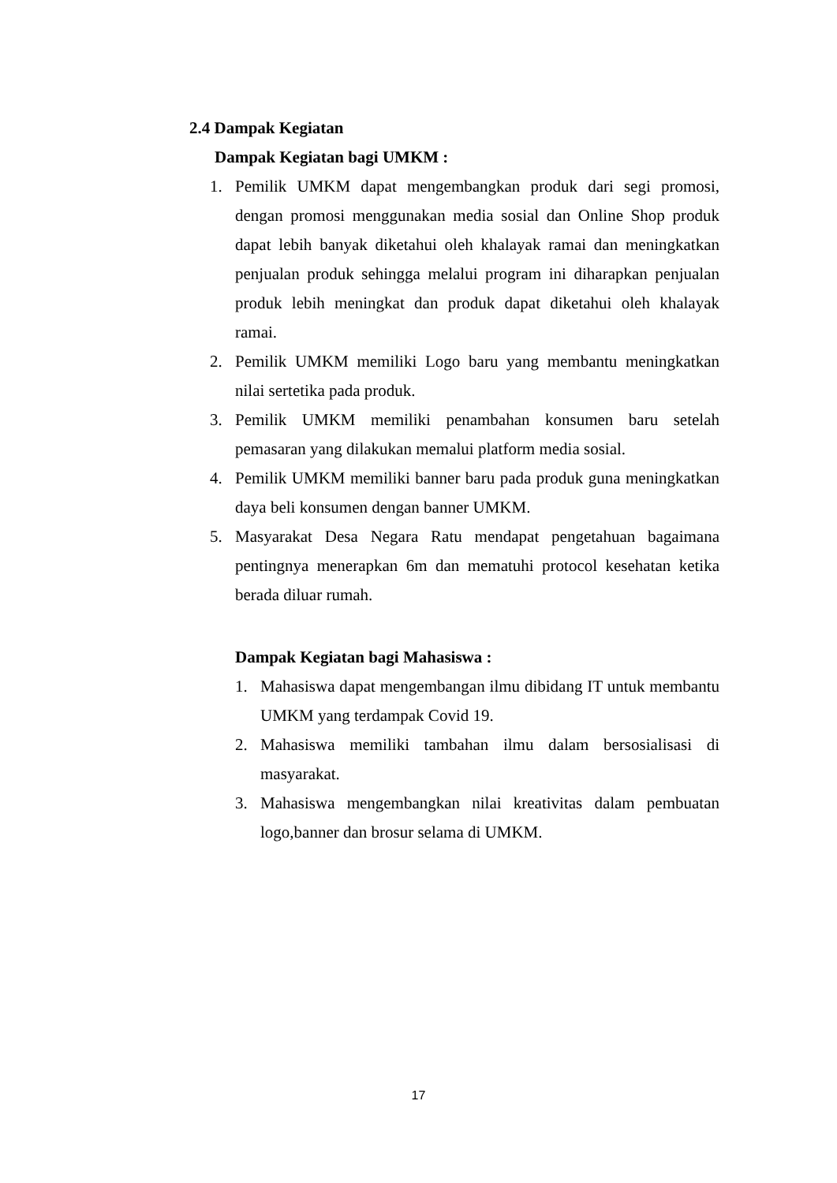2.4 Dampak Kegiatan
Dampak Kegiatan bagi UMKM :
1. Pemilik UMKM dapat mengembangkan produk dari segi promosi, dengan promosi menggunakan media sosial dan Online Shop produk dapat lebih banyak diketahui oleh khalayak ramai dan meningkatkan penjualan produk sehingga melalui program ini diharapkan penjualan produk lebih meningkat dan produk dapat diketahui oleh khalayak ramai.
2. Pemilik UMKM memiliki Logo baru yang membantu meningkatkan nilai sertetika pada produk.
3. Pemilik UMKM memiliki penambahan konsumen baru setelah pemasaran yang dilakukan memalui platform media sosial.
4. Pemilik UMKM memiliki banner baru pada produk guna meningkatkan daya beli konsumen dengan banner UMKM.
5. Masyarakat Desa Negara Ratu mendapat pengetahuan bagaimana pentingnya menerapkan 6m dan mematuhi protocol kesehatan ketika berada diluar rumah.
Dampak Kegiatan bagi Mahasiswa :
1. Mahasiswa dapat mengembangan ilmu dibidang IT untuk membantu UMKM yang terdampak Covid 19.
2. Mahasiswa memiliki tambahan ilmu dalam bersosialisasi di masyarakat.
3. Mahasiswa mengembangkan nilai kreativitas dalam pembuatan logo,banner dan brosur selama di UMKM.
17